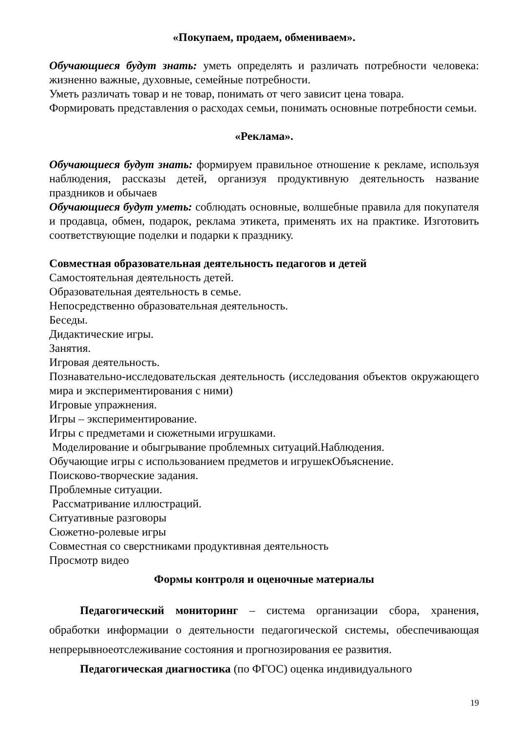«Покупаем, продаем, обмениваем».
Обучающиеся будут знать: уметь определять и различать потребности человека: жизненно важные, духовные, семейные потребности.
Уметь различать товар и не товар, понимать от чего зависит цена товара.
Формировать представления о расходах семьи, понимать основные потребности семьи.
«Реклама».
Обучающиеся будут знать: формируем правильное отношение к рекламе, используя наблюдения, рассказы детей, организуя продуктивную деятельность название праздников и обычаев
Обучающиеся будут уметь: соблюдать основные, волшебные правила для покупателя и продавца, обмен, подарок, реклама этикета, применять их на практике. Изготовить соответствующие поделки и подарки к празднику.
Совместная образовательная деятельность педагогов и детей
Самостоятельная деятельность детей.
Образовательная деятельность в семье.
Непосредственно образовательная деятельность.
Беседы.
Дидактические игры.
Занятия.
Игровая деятельность.
Познавательно-исследовательская деятельность (исследования объектов окружающего мира и экспериментирования с ними)
Игровые упражнения.
Игры – экспериментирование.
Игры с предметами и сюжетными игрушками.
Моделирование и обыгрывание проблемных ситуаций.Наблюдения.
Обучающие игры с использованием предметов и игрушекОбъяснение.
Поисково-творческие задания.
Проблемные ситуации.
Рассматривание иллюстраций.
Ситуативные разговоры
Сюжетно-ролевые игры
Совместная со сверстниками продуктивная деятельность
Просмотр видео
Формы контроля и оценочные материалы
Педагогический мониторинг – система организации сбора, хранения, обработки информации о деятельности педагогической системы, обеспечивающая непрерывноеотслеживание состояния и прогнозирования ее развития.
Педагогическая диагностика (по ФГОС) оценка индивидуального
19